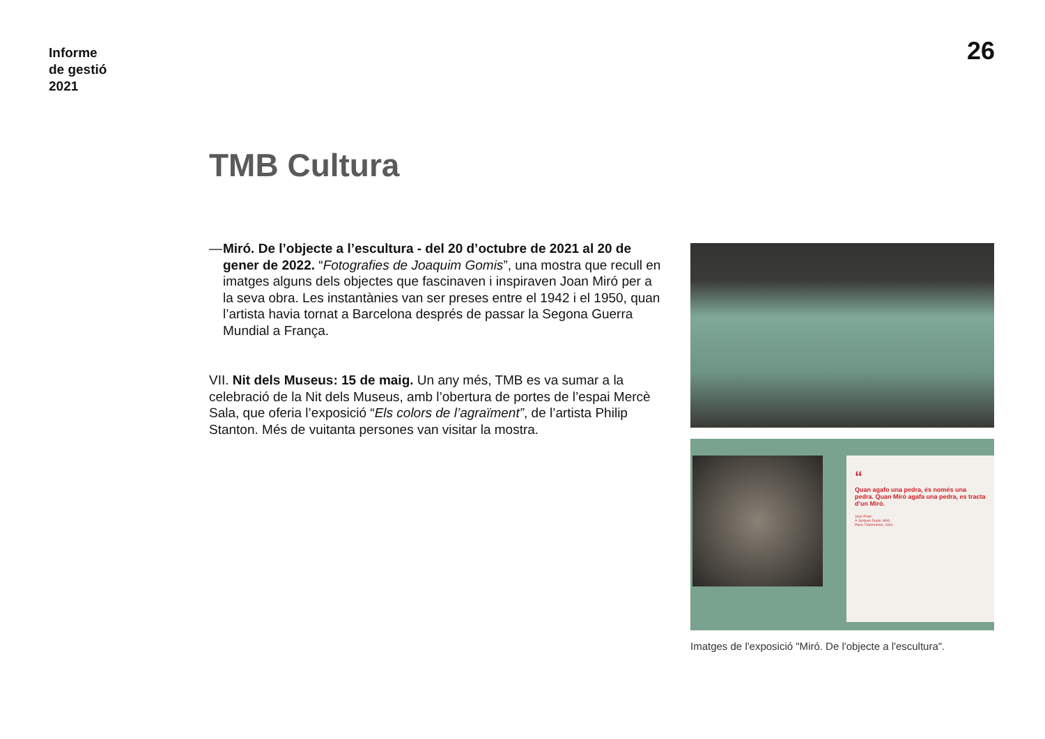Informe
de gestió
2021
26
TMB Cultura
— Miró. De l’objecte a l’escultura - del 20 d’octubre de 2021 al 20 de gener de 2022. “Fotografies de Joaquim Gomis”, una mostra que recull en imatges alguns dels objectes que fascinaven i inspiraven Joan Miró per a la seva obra. Les instantànies van ser preses entre el 1942 i el 1950, quan l’artista havia tornat a Barcelona després de passar la Segona Guerra Mundial a França.
VII. Nit dels Museus: 15 de maig. Un any més, TMB es va sumar a la celebració de la Nit dels Museus, amb l’obertura de portes de l’espai Mercè Sala, que oferia l’exposició “Els colors de l’agraïment”, de l’artista Philip Stanton. Més de vuitanta persones van visitar la mostra.
“
Quan agafo una pedra, és només una pedra. Quan Miró agafa una pedra, es tracta d’un Miró.
Joan Prats
A Jacques Dupin, Miró.
Paris: Flammarion, 1961
Imatges de l'exposició "Miró. De l'objecte a l'escultura".